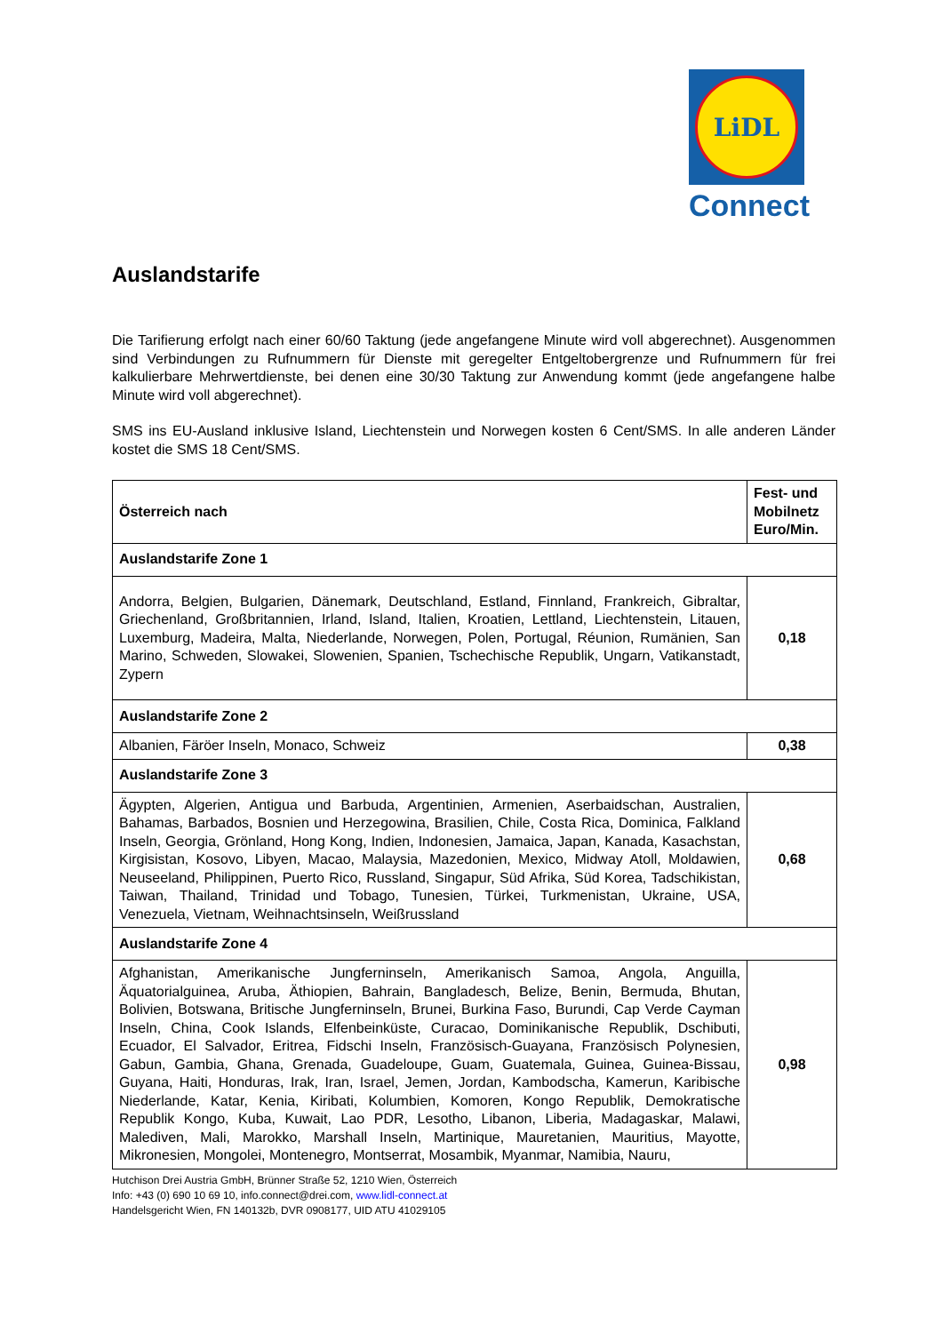LiDL
Connect
Auslandstarife
Die Tarifierung erfolgt nach einer 60/60 Taktung (jede angefangene Minute wird voll abgerechnet). Ausgenommen sind Verbindungen zu Rufnummern für Dienste mit geregelter Entgeltobergrenze und Rufnummern für frei kalkulierbare Mehrwertdienste, bei denen eine 30/30 Taktung zur Anwendung kommt (jede angefangene halbe Minute wird voll abgerechnet).
SMS ins EU-Ausland inklusive Island, Liechtenstein und Norwegen kosten 6 Cent/SMS. In alle anderen Länder kostet die SMS 18 Cent/SMS.
| Österreich nach | Fest- und Mobilnetz Euro/Min. |
| --- | --- |
| Auslandstarife Zone 1 | |
| Andorra, Belgien, Bulgarien, Dänemark, Deutschland, Estland, Finnland, Frankreich, Gibraltar, Griechenland, Großbritannien, Irland, Island, Italien, Kroatien, Lettland, Liechtenstein, Litauen, Luxemburg, Madeira, Malta, Niederlande, Norwegen, Polen, Portugal, Réunion, Rumänien, San Marino, Schweden, Slowakei, Slowenien, Spanien, Tschechische Republik, Ungarn, Vatikanstadt, Zypern | 0,18 |
| Auslandstarife Zone 2 | |
| Albanien, Färöer Inseln, Monaco, Schweiz | 0,38 |
| Auslandstarife Zone 3 | |
| Ägypten, Algerien, Antigua und Barbuda, Argentinien, Armenien, Aserbaidschan, Australien, Bahamas, Barbados, Bosnien und Herzegowina, Brasilien, Chile, Costa Rica, Dominica, Falkland Inseln, Georgia, Grönland, Hong Kong, Indien, Indonesien, Jamaica, Japan, Kanada, Kasachstan, Kirgisistan, Kosovo, Libyen, Macao, Malaysia, Mazedonien, Mexico, Midway Atoll, Moldawien, Neuseeland, Philippinen, Puerto Rico, Russland, Singapur, Süd Afrika, Süd Korea, Tadschikistan, Taiwan, Thailand, Trinidad und Tobago, Tunesien, Türkei, Turkmenistan, Ukraine, USA, Venezuela, Vietnam, Weihnachtsinseln, Weißrussland | 0,68 |
| Auslandstarife Zone 4 | |
| Afghanistan, Amerikanische Jungferninseln, Amerikanisch Samoa, Angola, Anguilla, Äquatorialguinea, Aruba, Äthiopien, Bahrain, Bangladesch, Belize, Benin, Bermuda, Bhutan, Bolivien, Botswana, Britische Jungferninseln, Brunei, Burkina Faso, Burundi, Cap Verde Cayman Inseln, China, Cook Islands, Elfenbeinküste, Curacao, Dominikanische Republik, Dschibuti, Ecuador, El Salvador, Eritrea, Fidschi Inseln, Französisch-Guayana, Französisch Polynesien, Gabun, Gambia, Ghana, Grenada, Guadeloupe, Guam, Guatemala, Guinea, Guinea-Bissau, Guyana, Haiti, Honduras, Irak, Iran, Israel, Jemen, Jordan, Kambodscha, Kamerun, Karibische Niederlande, Katar, Kenia, Kiribati, Kolumbien, Komoren, Kongo Republik, Demokratische Republik Kongo, Kuba, Kuwait, Lao PDR, Lesotho, Libanon, Liberia, Madagaskar, Malawi, Malediven, Mali, Marokko, Marshall Inseln, Martinique, Mauretanien, Mauritius, Mayotte, Mikronesien, Mongolei, Montenegro, Montserrat, Mosambik, Myanmar, Namibia, Nauru, | 0,98 |
Hutchison Drei Austria GmbH, Brünner Straße 52, 1210 Wien, Österreich
Info: +43 (0) 690 10 69 10, info.connect@drei.com, www.lidl-connect.at
Handelsgericht Wien, FN 140132b, DVR 0908177, UID ATU 41029105